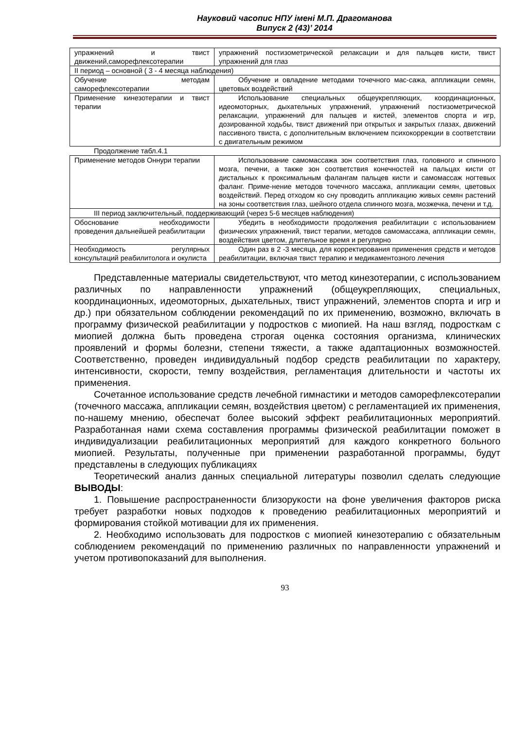Науковий часопис НПУ імені М.П. Драгоманова
Випуск 2 (43)’ 2014
| упражнений и твист движений,саморефлексотерапии | упражнений постизометрической релаксации и для пальцев кисти, твист упражнений для глаз |
| II период – основной ( 3 - 4 месяца наблюдения) | |
| Обучение методам саморефлексотерапии | Обучение и овладение методами точечного мас-сажа, аппликации семян, цветовых воздействий |
| Применение кинезотерапии и твист терапии | Использование специальных общеукрепляющих, координационных, идеомоторных, дыхательных упражнений, упражнений постизометрической релаксации, упражнений для пальцев и кистей, элементов спорта и игр, дозированной ходьбы, твист движений при открытых и закрытых глазах, движений пассивного твиста, с дополнительным включением психокоррекции в соответствии с двигательным режимом |
Продолжение табл.4.1
| Применение методов Оннури терапии | Использование самомассажа зон соответствия глаз, головного и спинного мозга, печени, а также зон соответствия конечностей на пальцах кисти от дистальных к проксимальным фалангам пальцев кисти и самомассаж ногтевых фаланг. Приме-нение методов точечного массажа, аппликации семян, цветовых воздействий. Перед отходом ко сну проводить аппликацию живых семян растений на зоны соответствия глаз, шейного отдела спинного мозга, мозжечка, печени и т.д. |
| III период заключительный, поддерживающий (через 5-6 месяцев наблюдения) | |
| Обоснование необходимости проведения дальнейшей реабилитации | Убедить в необходимости продолжения реабилитации с использованием физических упражнений, твист терапии, методов самомассажа, аппликации семян, воздействия цветом, длительное время и регулярно |
| Необходимость регулярных консультаций реабилитолога и окулиста | Один раз в 2 -3 месяца, для корректирования применения средств и методов реабилитации, включая твист терапию и медикаментозного лечения |
Представленные материалы свидетельствуют, что метод кинезотерапии, с использованием различных по направленности упражнений (общеукрепляющих, специальных, координационных, идеомоторных, дыхательных, твист упражнений, элементов спорта и игр и др.) при обязательном соблюдении рекомендаций по их применению, возможно, включать в программу физической реабилитации у подростков с миопией. На наш взгляд, подросткам с миопией должна быть проведена строгая оценка состояния организма, клинических проявлений и формы болезни, степени тяжести, а также адаптационных возможностей. Соответственно, проведен индивидуальный подбор средств реабилитации по характеру, интенсивности, скорости, темпу воздействия, регламентация длительности и частоты их применения.
Сочетанное использование средств лечебной гимнастики и методов саморефлексотерапии (точечного массажа, аппликации семян, воздействия цветом) с регламентацией их применения, по-нашему мнению, обеспечат более высокий эффект реабилитационных мероприятий. Разработанная нами схема составления программы физической реабилитации поможет в индивидуализации реабилитационных мероприятий для каждого конкретного больного миопией. Результаты, полученные при применении разработанной программы, будут представлены в следующих публикациях
Теоретический анализ данных специальной литературы позволил сделать следующие ВЫВОДЫ:
1. Повышение распространенности близорукости на фоне увеличения факторов риска требует разработки новых подходов к проведению реабилитационных мероприятий и формирования стойкой мотивации для их применения.
2. Необходимо использовать для подростков с миопией кинезотерапию с обязательным соблюдением рекомендаций по применению различных по направленности упражнений и учетом противопоказаний для выполнения.
93